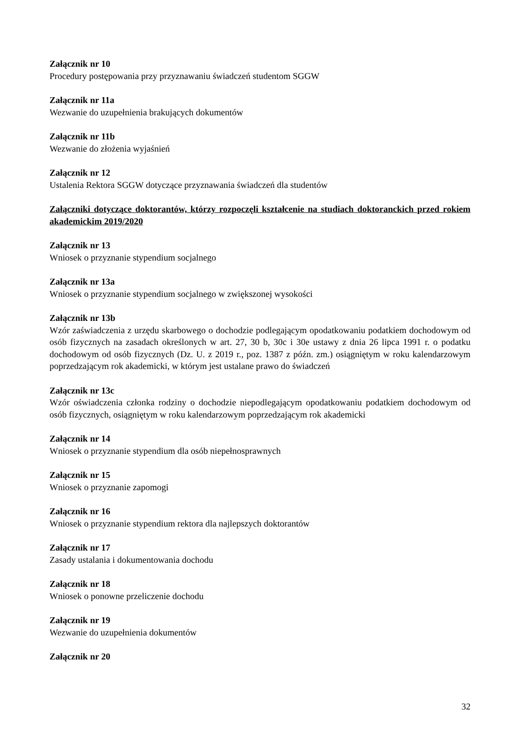Załącznik nr 10
Procedury postępowania przy przyznawaniu świadczeń studentom SGGW
Załącznik nr 11a
Wezwanie do uzupełnienia brakujących dokumentów
Załącznik nr 11b
Wezwanie do złożenia wyjaśnień
Załącznik nr 12
Ustalenia Rektora SGGW dotyczące przyznawania świadczeń dla studentów
Załączniki dotyczące doktorantów, którzy rozpoczęli kształcenie na studiach doktoranckich przed rokiem akademickim 2019/2020
Załącznik nr 13
Wniosek o przyznanie stypendium socjalnego
Załącznik nr 13a
Wniosek o przyznanie stypendium socjalnego w zwiększonej wysokości
Załącznik nr 13b
Wzór zaświadczenia z urzędu skarbowego o dochodzie podlegającym opodatkowaniu podatkiem dochodowym od osób fizycznych na zasadach określonych w art. 27, 30 b, 30c i 30e ustawy z dnia 26 lipca 1991 r. o podatku dochodowym od osób fizycznych (Dz. U. z 2019 r., poz. 1387 z późn. zm.) osiągniętym w roku kalendarzowym poprzedzającym rok akademicki, w którym jest ustalane prawo do świadczeń
Załącznik nr 13c
Wzór oświadczenia członka rodziny o dochodzie niepodlegającym opodatkowaniu podatkiem dochodowym od osób fizycznych, osiągniętym w roku kalendarzowym poprzedzającym rok akademicki
Załącznik nr 14
Wniosek o przyznanie stypendium dla osób niepełnosprawnych
Załącznik nr 15
Wniosek o przyznanie zapomogi
Załącznik nr 16
Wniosek o przyznanie stypendium rektora dla najlepszych doktorantów
Załącznik nr 17
Zasady ustalania i dokumentowania dochodu
Załącznik nr 18
Wniosek o ponowne przeliczenie dochodu
Załącznik nr 19
Wezwanie do uzupełnienia dokumentów
Załącznik nr 20
32